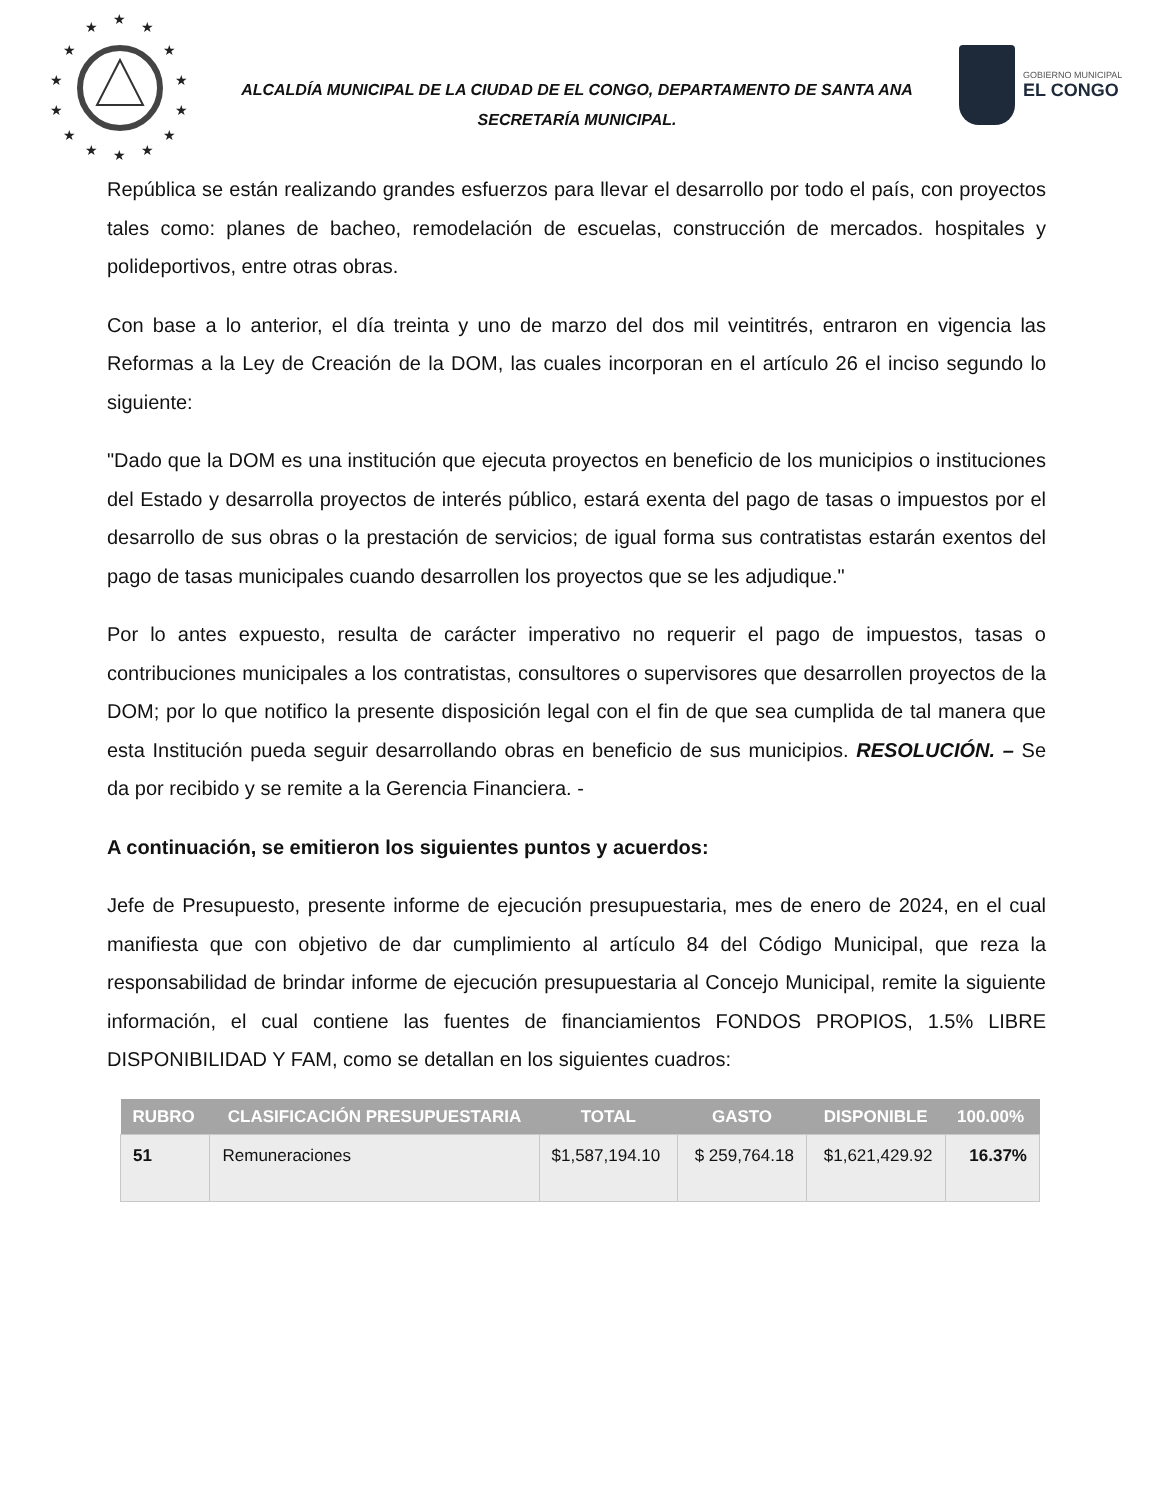★
★
★
★
★
★
★
★
★
★
★
★
★
★
ALCALDÍA MUNICIPAL DE LA CIUDAD DE EL CONGO, DEPARTAMENTO DE SANTA ANA
SECRETARÍA MUNICIPAL.
GOBIERNO MUNICIPAL
EL CONGO
República se están realizando grandes esfuerzos para llevar el desarrollo por todo el país, con proyectos tales como: planes de bacheo, remodelación de escuelas, construcción de mercados. hospitales y polideportivos, entre otras obras.
Con base a lo anterior, el día treinta y uno de marzo del dos mil veintitrés, entraron en vigencia las Reformas a la Ley de Creación de la DOM, las cuales incorporan en el artículo 26 el inciso segundo lo siguiente:
"Dado que la DOM es una institución que ejecuta proyectos en beneficio de los municipios o instituciones del Estado y desarrolla proyectos de interés público, estará exenta del pago de tasas o impuestos por el desarrollo de sus obras o la prestación de servicios; de igual forma sus contratistas estarán exentos del pago de tasas municipales cuando desarrollen los proyectos que se les adjudique."
Por lo antes expuesto, resulta de carácter imperativo no requerir el pago de impuestos, tasas o contribuciones municipales a los contratistas, consultores o supervisores que desarrollen proyectos de la DOM; por lo que notifico la presente disposición legal con el fin de que sea cumplida de tal manera que esta Institución pueda seguir desarrollando obras en beneficio de sus municipios. RESOLUCIÓN. – Se da por recibido y se remite a la Gerencia Financiera. -
A continuación, se emitieron los siguientes puntos y acuerdos:
Jefe de Presupuesto, presente informe de ejecución presupuestaria, mes de enero de 2024, en el cual manifiesta que con objetivo de dar cumplimiento al artículo 84 del Código Municipal, que reza la responsabilidad de brindar informe de ejecución presupuestaria al Concejo Municipal, remite la siguiente información, el cual contiene las fuentes de financiamientos FONDOS PROPIOS, 1.5% LIBRE DISPONIBILIDAD Y FAM, como se detallan en los siguientes cuadros:
| RUBRO | CLASIFICACIÓN PRESUPUESTARIA | TOTAL | GASTO | DISPONIBLE | 100.00% |
| --- | --- | --- | --- | --- | --- |
| 51 | Remuneraciones | $1,587,194.10 | $ 259,764.18 | $1,621,429.92 | 16.37% |